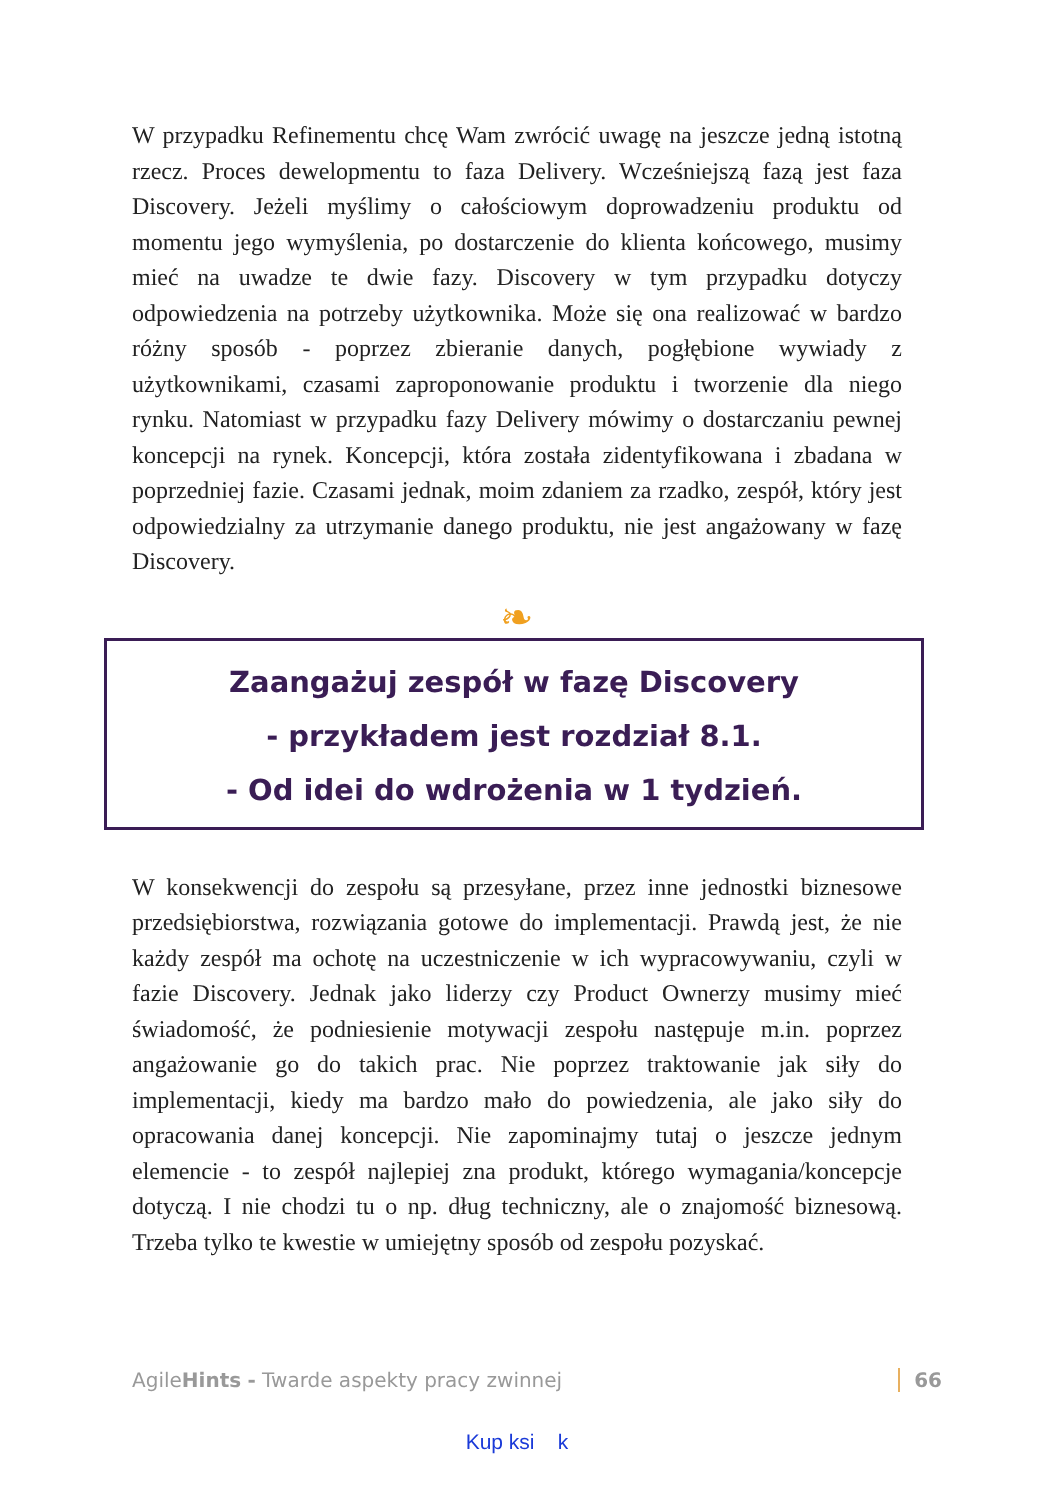W przypadku Refinementu chcę Wam zwrócić uwagę na jeszcze jedną istotną rzecz. Proces dewelopmentu to faza Delivery. Wcześniejszą fazą jest faza Discovery. Jeżeli myślimy o całościowym doprowadzeniu produktu od momentu jego wymyślenia, po dostarczenie do klienta końcowego, musimy mieć na uwadze te dwie fazy. Discovery w tym przypadku dotyczy odpowiedzenia na potrzeby użytkownika. Może się ona realizować w bardzo różny sposób - poprzez zbieranie danych, pogłębione wywiady z użytkownikami, czasami zaproponowanie produktu i tworzenie dla niego rynku. Natomiast w przypadku fazy Delivery mówimy o dostarczaniu pewnej koncepcji na rynek. Koncepcji, która została zidentyfikowana i zbadana w poprzedniej fazie. Czasami jednak, moim zdaniem za rzadko, zespół, który jest odpowiedzialny za utrzymanie danego produktu, nie jest angażowany w fazę Discovery.
❧
Zaangażuj zespół w fazę Discovery
- przykładem jest rozdział 8.1.
- Od idei do wdrożenia w 1 tydzień.
W konsekwencji do zespołu są przesyłane, przez inne jednostki biznesowe przedsiębiorstwa, rozwiązania gotowe do implementacji. Prawdą jest, że nie każdy zespół ma ochotę na uczestniczenie w ich wypracowywaniu, czyli w fazie Discovery. Jednak jako liderzy czy Product Ownerzy musimy mieć świadomość, że podniesienie motywacji zespołu następuje m.in. poprzez angażowanie go do takich prac. Nie poprzez traktowanie jak siły do implementacji, kiedy ma bardzo mało do powiedzenia, ale jako siły do opracowania danej koncepcji. Nie zapominajmy tutaj o jeszcze jednym elemencie - to zespół najlepiej zna produkt, którego wymagania/koncepcje dotyczą. I nie chodzi tu o np. dług techniczny, ale o znajomość biznesową. Trzeba tylko te kwestie w umiejętny sposób od zespołu pozyskać.
AgileHints - Twarde aspekty pracy zwinnej 66
Kup ksi k